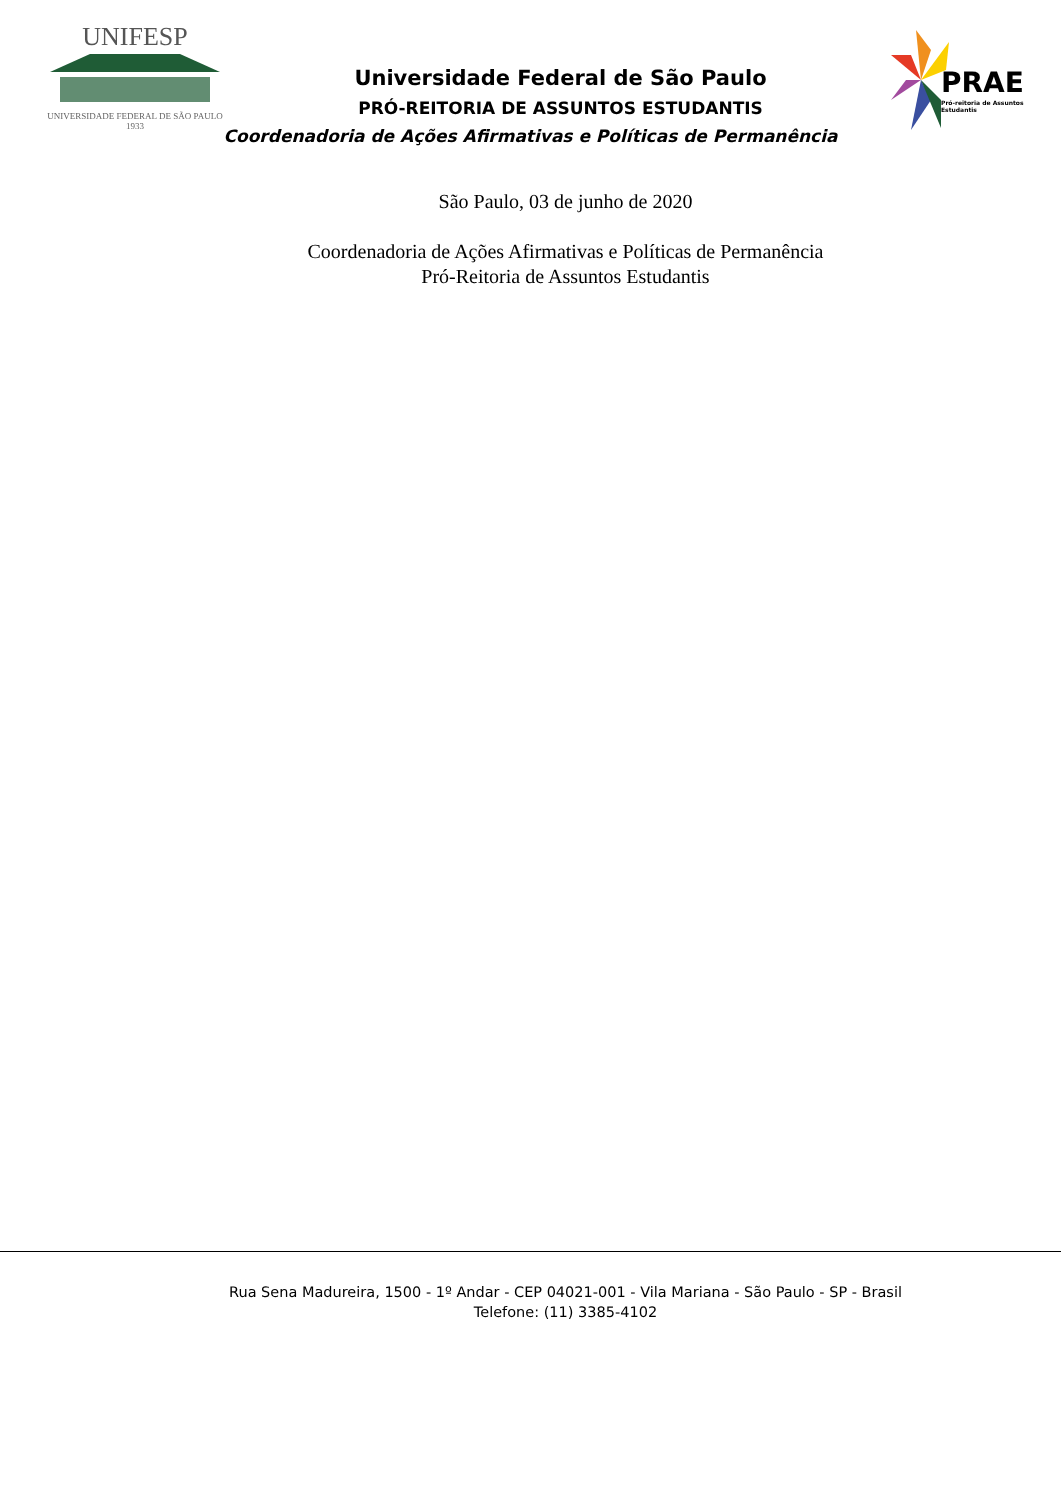UNIFESP
UNIVERSIDADE FEDERAL DE SÃO PAULO
1933
Universidade Federal de São Paulo
PRÓ-REITORIA DE ASSUNTOS ESTUDANTIS
Coordenadoria de Ações Afirmativas e Políticas de Permanência
PRAE
Pró-reitoria de Assuntos Estudantis
São Paulo, 03 de junho de 2020
Coordenadoria de Ações Afirmativas e Políticas de Permanência
Pró-Reitoria de Assuntos Estudantis
Rua Sena Madureira, 1500 - 1º Andar - CEP 04021-001 - Vila Mariana - São Paulo - SP - Brasil
Telefone: (11) 3385-4102